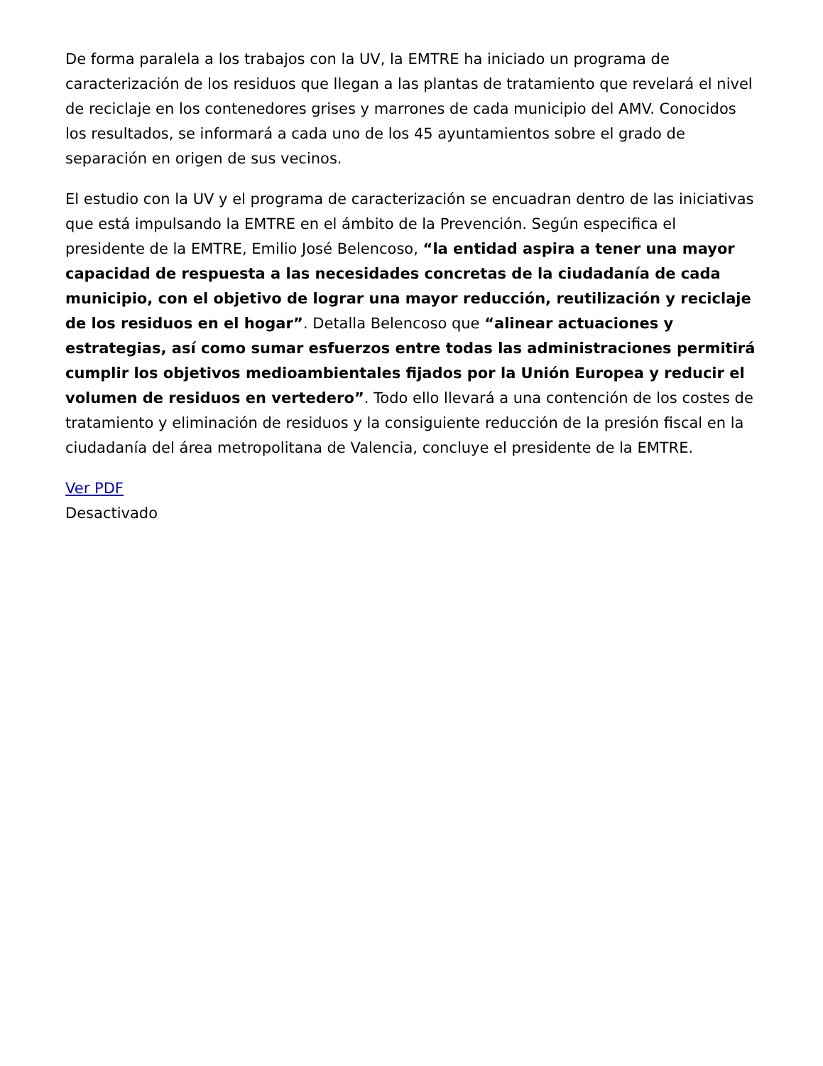De forma paralela a los trabajos con la UV, la EMTRE ha iniciado un programa de caracterización de los residuos que llegan a las plantas de tratamiento que revelará el nivel de reciclaje en los contenedores grises y marrones de cada municipio del AMV. Conocidos los resultados, se informará a cada uno de los 45 ayuntamientos sobre el grado de separación en origen de sus vecinos.
El estudio con la UV y el programa de caracterización se encuadran dentro de las iniciativas que está impulsando la EMTRE en el ámbito de la Prevención. Según especifica el presidente de la EMTRE, Emilio José Belencoso, “la entidad aspira a tener una mayor capacidad de respuesta a las necesidades concretas de la ciudadanía de cada municipio, con el objetivo de lograr una mayor reducción, reutilización y reciclaje de los residuos en el hogar”. Detalla Belencoso que “alinear actuaciones y estrategias, así como sumar esfuerzos entre todas las administraciones permitirá cumplir los objetivos medioambientales fijados por la Unión Europea y reducir el volumen de residuos en vertedero”. Todo ello llevará a una contención de los costes de tratamiento y eliminación de residuos y la consiguiente reducción de la presión fiscal en la ciudadanía del área metropolitana de Valencia, concluye el presidente de la EMTRE.
Ver PDF
Desactivado